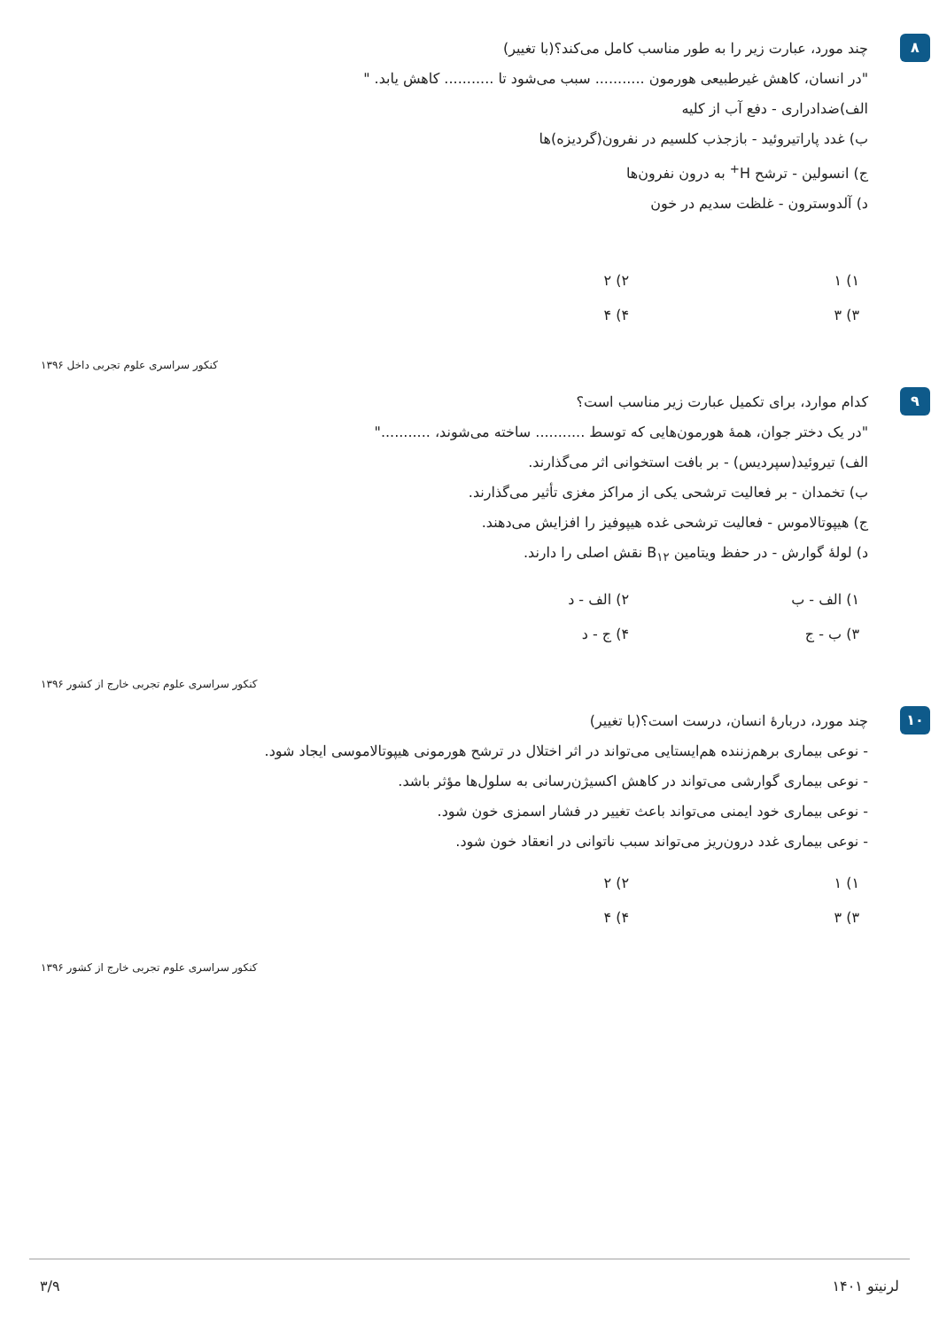۸
چند مورد، عبارت زیر را به طور مناسب کامل می‌کند؟(با تغییر)
"در انسان، کاهش غیرطبیعی هورمون ........... سبب می‌شود تا ........... کاهش یابد. "
الف)ضدادراری - دفع آب از کلیه
ب) غدد پاراتیروئید - بازجذب کلسیم در نفرون(گردیزه)ها
ج) انسولین - ترشح H<sup>+</sup> به درون نفرون‌ها
د) آلدوسترون - غلظت سدیم در خون
۱) ۱
۲) ۲
۳) ۳
۴) ۴
کنکور سراسری علوم تجربی داخل ۱۳۹۶
۹
کدام موارد، برای تکمیل عبارت زیر مناسب است؟
"در یک دختر جوان، همهٔ هورمون‌هایی که توسط ........... ساخته می‌شوند، ..........."
الف) تیروئید(سپردیس) - بر بافت استخوانی اثر می‌گذارند.
ب) تخمدان - بر فعالیت ترشحی یکی از مراکز مغزی تأثیر می‌گذارند.
ج) هیپوتالاموس - فعالیت ترشحی غده هیپوفیز را افزایش می‌دهند.
د) لولهٔ گوارش - در حفظ ویتامین B<sub>۱۲</sub> نقش اصلی را دارند.
۱) الف - ب
۲) الف - د
۳) ب - ج
۴) ج - د
کنکور سراسری علوم تجربی خارج از کشور ۱۳۹۶
۱۰
چند مورد، دربارهٔ انسان، درست است؟(با تغییر)
- نوعی بیماری برهم‌زننده هم‌ایستایی می‌تواند در اثر اختلال در ترشح هورمونی هیپوتالاموسی ایجاد شود.
- نوعی بیماری گوارشی می‌تواند در کاهش اکسیژن‌رسانی به سلول‌ها مؤثر باشد.
- نوعی بیماری خود ایمنی می‌تواند باعث تغییر در فشار اسمزی خون شود.
- نوعی بیماری غدد درون‌ریز می‌تواند سبب ناتوانی در انعقاد خون شود.
۱) ۱
۲) ۲
۳) ۳
۴) ۴
کنکور سراسری علوم تجربی خارج از کشور ۱۳۹۶
لرنیتو ۱۴۰۱ ۳/۹